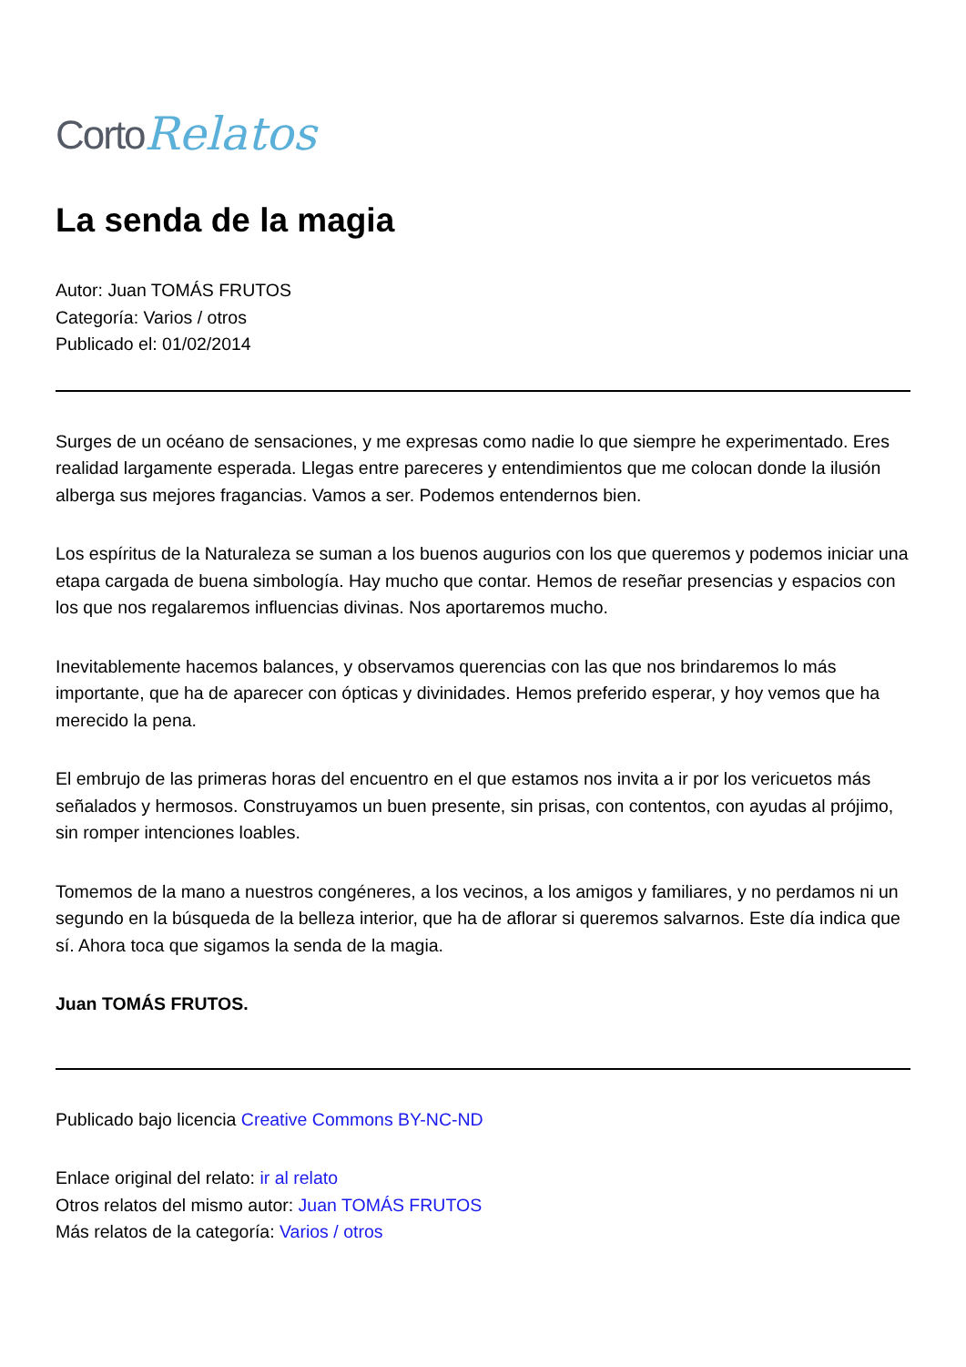Corto Relatos
La senda de la magia
Autor: Juan TOMÁS FRUTOS
Categoría: Varios / otros
Publicado el: 01/02/2014
Surges de un océano de sensaciones, y me expresas como nadie lo que siempre he experimentado. Eres realidad largamente esperada. Llegas entre pareceres y entendimientos que me colocan donde la ilusión alberga sus mejores fragancias. Vamos a ser. Podemos entendernos bien.
Los espíritus de la Naturaleza se suman a los buenos augurios con los que queremos y podemos iniciar una etapa cargada de buena simbología. Hay mucho que contar. Hemos de reseñar presencias y espacios con los que nos regalaremos influencias divinas. Nos aportaremos mucho.
Inevitablemente hacemos balances, y observamos querencias con las que nos brindaremos lo más importante, que ha de aparecer con ópticas y divinidades. Hemos preferido esperar, y hoy vemos que ha merecido la pena.
El embrujo de las primeras horas del encuentro en el que estamos nos invita a ir por los vericuetos más señalados y hermosos. Construyamos un buen presente, sin prisas, con contentos, con ayudas al prójimo, sin romper intenciones loables.
Tomemos de la mano a nuestros congéneres, a los vecinos, a los amigos y familiares, y no perdamos ni un segundo en la búsqueda de la belleza interior, que ha de aflorar si queremos salvarnos. Este día indica que sí. Ahora toca que sigamos la senda de la magia.
Juan TOMÁS FRUTOS.
Publicado bajo licencia Creative Commons BY-NC-ND
Enlace original del relato: ir al relato
Otros relatos del mismo autor: Juan TOMÁS FRUTOS
Más relatos de la categoría: Varios / otros